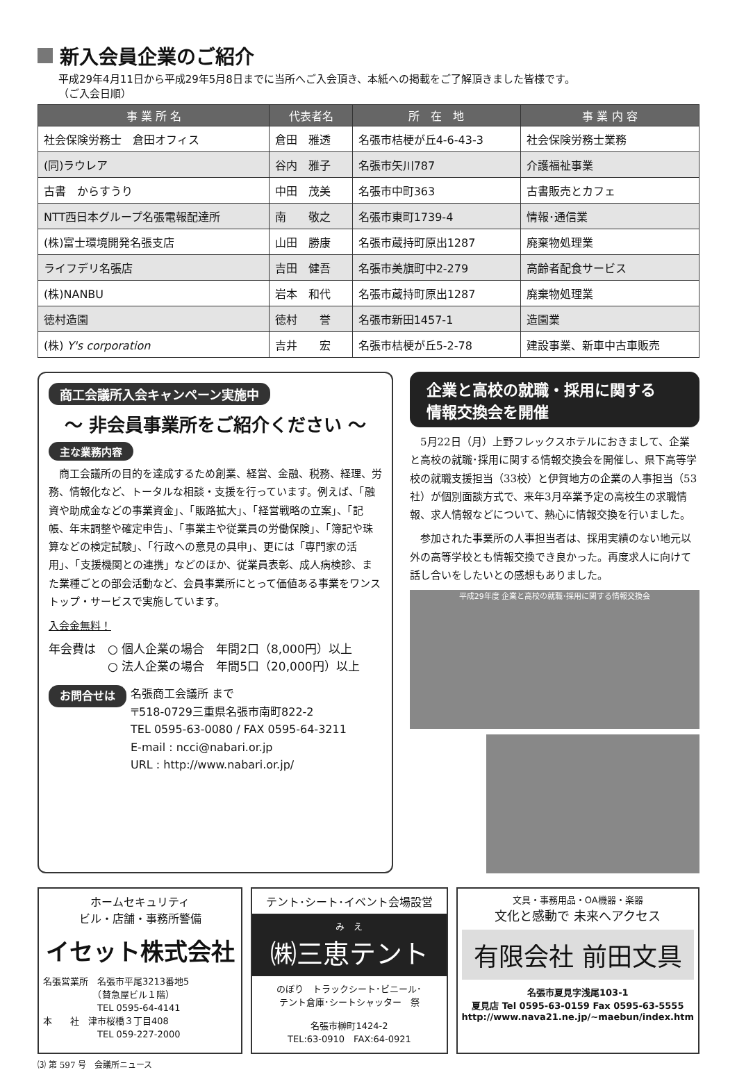新入会員企業のご紹介
平成29年4月11日から平成29年5月8日までに当所へご入会頂き、本紙への掲載をご了解頂きました皆様です。
（ご入会日順）
| 事 業 所 名 | 代表者名 | 所 在 地 | 事 業 内 容 |
| --- | --- | --- | --- |
| 社会保険労務士 倉田オフィス | 倉田 雅透 | 名張市桔梗が丘4-6-43-3 | 社会保険労務士業務 |
| (同)ラウレア | 谷内 雅子 | 名張市矢川787 | 介護福祉事業 |
| 古書 からすうり | 中田 茂美 | 名張市中町363 | 古書販売とカフェ |
| NTT西日本グループ名張電報配達所 | 南 敬之 | 名張市東町1739-4 | 情報･通信業 |
| (株)富士環境開発名張支店 | 山田 勝康 | 名張市蔵持町原出1287 | 廃棄物処理業 |
| ライフデリ名張店 | 吉田 健吾 | 名張市美旗町中2-279 | 高齢者配食サービス |
| (株)NANBU | 岩本 和代 | 名張市蔵持町原出1287 | 廃棄物処理業 |
| 徳村造園 | 徳村 誉 | 名張市新田1457-1 | 造園業 |
| (株) Y's corporation | 吉井 宏 | 名張市桔梗が丘5-2-78 | 建設事業、新車中古車販売 |
商工会議所入会キャンペーン実施中
～ 非会員事業所をご紹介ください ～
主な業務内容
　商工会議所の目的を達成するため創業、経営、金融、税務、経理、労務、情報化など、トータルな相談・支援を行っています。例えば、「融資や助成金などの事業資金」、「販路拡大」、「経営戦略の立案」、「記帳、年末調整や確定申告」、「事業主や従業員の労働保険」、「簿記や珠算などの検定試験」、「行政への意見の具申」、更には「専門家の活用」、「支援機関との連携」などのほか、従業員表彰、成人病検診、また業種ごとの部会活動など、会員事業所にとって価値ある事業をワンストップ・サービスで実施しています。
入会金無料！
年会費は　○ 個人企業の場合　年間2口（8,000円）以上
　　　　　○ 法人企業の場合　年間5口（20,000円）以上
お問合せは
名張商工会議所 まで
〒518-0729三重県名張市南町822-2
TEL 0595-63-0080 / FAX 0595-64-3211
E-mail : ncci@nabari.or.jp
URL : http://www.nabari.or.jp/
企業と高校の就職・採用に関する
情報交換会を開催
　5月22日（月）上野フレックスホテルにおきまして、企業と高校の就職･採用に関する情報交換会を開催し、県下高等学校の就職支援担当（33校）と伊賀地方の企業の人事担当（53社）が個別面談方式で、来年3月卒業予定の高校生の求職情報、求人情報などについて、熱心に情報交換を行いました。
　参加された事業所の人事担当者は、採用実績のない地元以外の高等学校とも情報交換でき良かった。再度求人に向けて話し合いをしたいとの感想もありました。
平成29年度 企業と高校の就職･採用に関する情報交換会
ホームセキュリティ
ビル・店舗・事務所警備
イセット株式会社
名張営業所　名張市平尾3213番地5
　　　　　　（賛急屋ビル１階）
　　　　　　TEL 0595-64-4141
本　　社　津市桜橋３丁目408
　　　　　　TEL 059-227-2000
テント･シート･イベント会場設営
み　え
㈱三恵テント
のぼり　トラックシート･ビニール･
テント倉庫･シートシャッター　祭
名張市榊町1424-2
TEL:63-0910　FAX:64-0921
文具・事務用品・OA機器・楽器
文化と感動で 未来へアクセス
有限会社 前田文具
名張市夏見字浅尾103-1
夏見店 Tel 0595-63-0159 Fax 0595-63-5555
http://www.nava21.ne.jp/~maebun/index.htm
⑶ 第 597 号　会議所ニュース